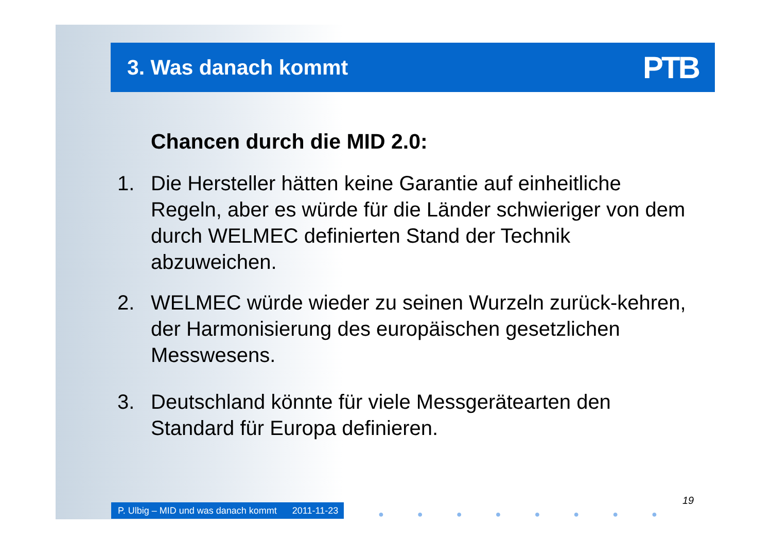3. Was danach kommt
PTB
Chancen durch die MID 2.0:
1. Die Hersteller hätten keine Garantie auf einheitliche Regeln, aber es würde für die Länder schwieriger von dem durch WELMEC definierten Stand der Technik abzuweichen.
2. WELMEC würde wieder zu seinen Wurzeln zurück-kehren, der Harmonisierung des europäischen gesetzlichen Messwesens.
3. Deutschland könnte für viele Messgerätearten den Standard für Europa definieren.
P. Ulbig – MID und was danach kommt 2011-11-23
● ● ● ● ● ● ● ●
19